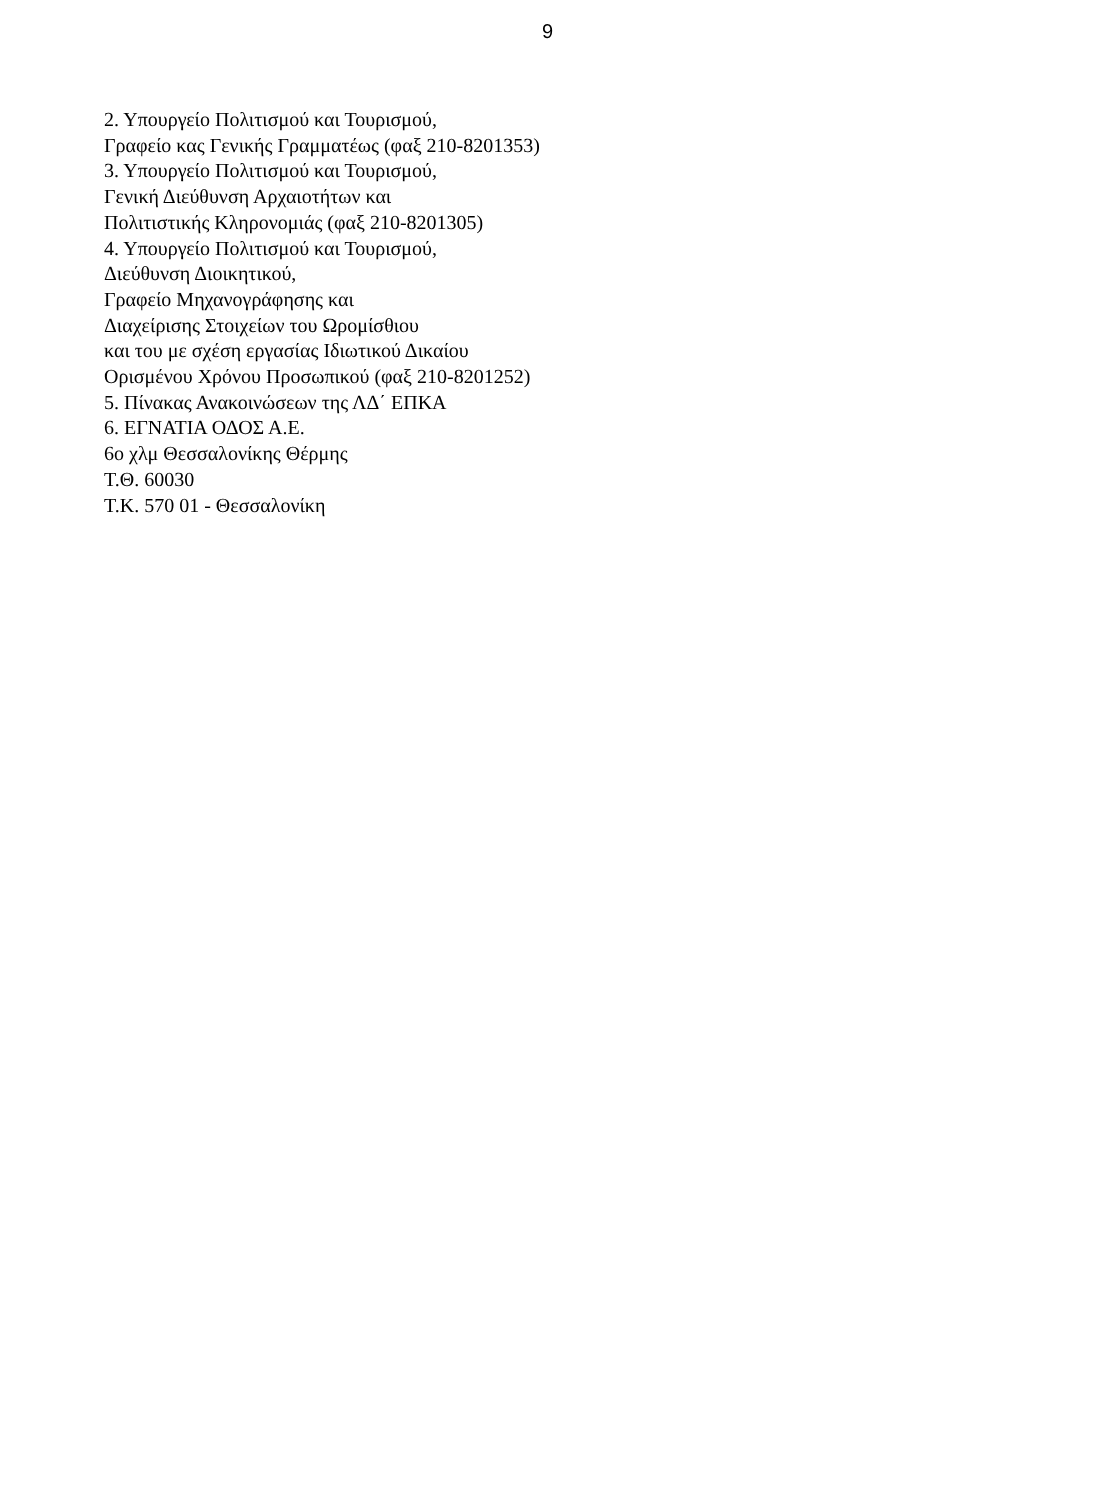9
2. Υπουργείο Πολιτισμού και Τουρισμού,
Γραφείο κας Γενικής Γραμματέως (φαξ 210-8201353)
3. Υπουργείο Πολιτισμού και Τουρισμού,
Γενική Διεύθυνση Αρχαιοτήτων και
Πολιτιστικής Κληρονομιάς (φαξ 210-8201305)
4. Υπουργείο Πολιτισμού και Τουρισμού,
Διεύθυνση Διοικητικού,
Γραφείο Μηχανογράφησης και
Διαχείρισης Στοιχείων του Ωρομίσθιου
και του με σχέση εργασίας Ιδιωτικού Δικαίου
Ορισμένου Χρόνου Προσωπικού (φαξ 210-8201252)
5. Πίνακας Ανακοινώσεων της ΛΔ΄ ΕΠΚΑ
6. ΕΓΝΑΤΙΑ ΟΔΟΣ Α.Ε.
6ο χλμ Θεσσαλονίκης Θέρμης
Τ.Θ. 60030
Τ.Κ. 570 01 - Θεσσαλονίκη